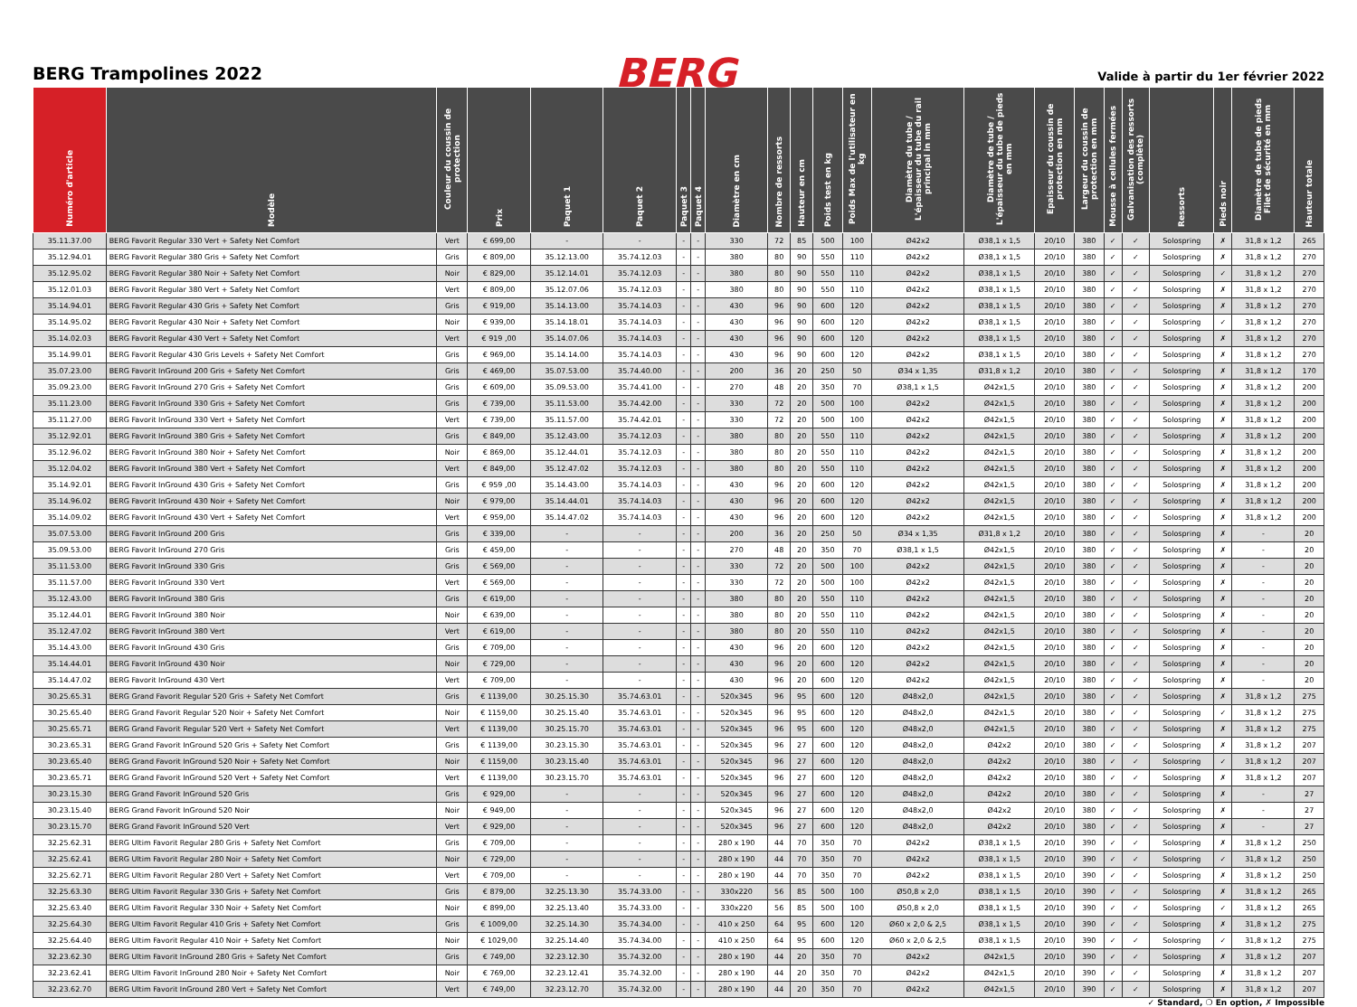BERG
BERG Trampolines 2022
Valide à partir du 1er février 2022
| Numéro d'article | Modèle | Couleur du coussin de protection | Prix | Paquet 1 | Paquet 2 | Paquet 3 | Paquet 4 | Diamètre en cm | Nombre de ressorts | Hauteur en cm | Poids test en kg | Poids Max de l'utilisateur en kg | Diamètre du tube / L'épaisseur du tube du rail principal in mm | Diamètre de tube / L'épaisseur du tube de pieds en mm | Epaisseur du coussin de protection en mm | Largeur du coussin de protection en mm | Mousse à cellules fermées | Galvanisation des ressorts (complète) | Ressorts | Pieds noir | Diamètre de tube de pieds Filet de sécurité en mm | Hauteur totale |
| --- | --- | --- | --- | --- | --- | --- | --- | --- | --- | --- | --- | --- | --- | --- | --- | --- | --- | --- | --- | --- | --- | --- |
| 35.11.37.00 | BERG Favorit Regular 330 Vert + Safety Net Comfort | Vert | € 699,00 | - | - | - | - | 330 | 72 | 85 | 500 | 100 | Ø42x2 | Ø38,1 x 1,5 | 20/10 | 380 | ✓ | ✓ | Solospring | ✗ | 31,8 x 1,2 | 265 |
| 35.12.94.01 | BERG Favorit Regular 380 Gris + Safety Net Comfort | Gris | € 809,00 | 35.12.13.00 | 35.74.12.03 | - | - | 380 | 80 | 90 | 550 | 110 | Ø42x2 | Ø38,1 x 1,5 | 20/10 | 380 | ✓ | ✓ | Solospring | ✗ | 31,8 x 1,2 | 270 |
| 35.12.95.02 | BERG Favorit Regular 380 Noir + Safety Net Comfort | Noir | € 829,00 | 35.12.14.01 | 35.74.12.03 | - | - | 380 | 80 | 90 | 550 | 110 | Ø42x2 | Ø38,1 x 1,5 | 20/10 | 380 | ✓ | ✓ | Solospring | ✓ | 31,8 x 1,2 | 270 |
| 35.12.01.03 | BERG Favorit Regular 380 Vert + Safety Net Comfort | Vert | € 809,00 | 35.12.07.06 | 35.74.12.03 | - | - | 380 | 80 | 90 | 550 | 110 | Ø42x2 | Ø38,1 x 1,5 | 20/10 | 380 | ✓ | ✓ | Solospring | ✗ | 31,8 x 1,2 | 270 |
| 35.14.94.01 | BERG Favorit Regular 430 Gris + Safety Net Comfort | Gris | € 919,00 | 35.14.13.00 | 35.74.14.03 | - | - | 430 | 96 | 90 | 600 | 120 | Ø42x2 | Ø38,1 x 1,5 | 20/10 | 380 | ✓ | ✓ | Solospring | ✗ | 31,8 x 1,2 | 270 |
| 35.14.95.02 | BERG Favorit Regular 430 Noir + Safety Net Comfort | Noir | € 939,00 | 35.14.18.01 | 35.74.14.03 | - | - | 430 | 96 | 90 | 600 | 120 | Ø42x2 | Ø38,1 x 1,5 | 20/10 | 380 | ✓ | ✓ | Solospring | ✓ | 31,8 x 1,2 | 270 |
| 35.14.02.03 | BERG Favorit Regular 430 Vert + Safety Net Comfort | Vert | € 919 ,00 | 35.14.07.06 | 35.74.14.03 | - | - | 430 | 96 | 90 | 600 | 120 | Ø42x2 | Ø38,1 x 1,5 | 20/10 | 380 | ✓ | ✓ | Solospring | ✗ | 31,8 x 1,2 | 270 |
| 35.14.99.01 | BERG Favorit Regular 430 Gris Levels + Safety Net Comfort | Gris | € 969,00 | 35.14.14.00 | 35.74.14.03 | - | - | 430 | 96 | 90 | 600 | 120 | Ø42x2 | Ø38,1 x 1,5 | 20/10 | 380 | ✓ | ✓ | Solospring | ✗ | 31,8 x 1,2 | 270 |
| 35.07.23.00 | BERG Favorit InGround 200 Gris + Safety Net Comfort | Gris | € 469,00 | 35.07.53.00 | 35.74.40.00 | - | - | 200 | 36 | 20 | 250 | 50 | Ø34 x 1,35 | Ø31,8 x 1,2 | 20/10 | 380 | ✓ | ✓ | Solospring | ✗ | 31,8 x 1,2 | 170 |
| 35.09.23.00 | BERG Favorit InGround 270 Gris + Safety Net Comfort | Gris | € 609,00 | 35.09.53.00 | 35.74.41.00 | - | - | 270 | 48 | 20 | 350 | 70 | Ø38,1 x 1,5 | Ø42x1,5 | 20/10 | 380 | ✓ | ✓ | Solospring | ✗ | 31,8 x 1,2 | 200 |
| 35.11.23.00 | BERG Favorit InGround 330 Gris + Safety Net Comfort | Gris | € 739,00 | 35.11.53.00 | 35.74.42.00 | - | - | 330 | 72 | 20 | 500 | 100 | Ø42x2 | Ø42x1,5 | 20/10 | 380 | ✓ | ✓ | Solospring | ✗ | 31,8 x 1,2 | 200 |
| 35.11.27.00 | BERG Favorit InGround 330 Vert + Safety Net Comfort | Vert | € 739,00 | 35.11.57.00 | 35.74.42.01 | - | - | 330 | 72 | 20 | 500 | 100 | Ø42x2 | Ø42x1,5 | 20/10 | 380 | ✓ | ✓ | Solospring | ✗ | 31,8 x 1,2 | 200 |
| 35.12.92.01 | BERG Favorit InGround 380 Gris + Safety Net Comfort | Gris | € 849,00 | 35.12.43.00 | 35.74.12.03 | - | - | 380 | 80 | 20 | 550 | 110 | Ø42x2 | Ø42x1,5 | 20/10 | 380 | ✓ | ✓ | Solospring | ✗ | 31,8 x 1,2 | 200 |
| 35.12.96.02 | BERG Favorit InGround 380 Noir + Safety Net Comfort | Noir | € 869,00 | 35.12.44.01 | 35.74.12.03 | - | - | 380 | 80 | 20 | 550 | 110 | Ø42x2 | Ø42x1,5 | 20/10 | 380 | ✓ | ✓ | Solospring | ✗ | 31,8 x 1,2 | 200 |
| 35.12.04.02 | BERG Favorit InGround 380 Vert + Safety Net Comfort | Vert | € 849,00 | 35.12.47.02 | 35.74.12.03 | - | - | 380 | 80 | 20 | 550 | 110 | Ø42x2 | Ø42x1,5 | 20/10 | 380 | ✓ | ✓ | Solospring | ✗ | 31,8 x 1,2 | 200 |
| 35.14.92.01 | BERG Favorit InGround 430 Gris + Safety Net Comfort | Gris | € 959 ,00 | 35.14.43.00 | 35.74.14.03 | - | - | 430 | 96 | 20 | 600 | 120 | Ø42x2 | Ø42x1,5 | 20/10 | 380 | ✓ | ✓ | Solospring | ✗ | 31,8 x 1,2 | 200 |
| 35.14.96.02 | BERG Favorit InGround 430 Noir + Safety Net Comfort | Noir | € 979,00 | 35.14.44.01 | 35.74.14.03 | - | - | 430 | 96 | 20 | 600 | 120 | Ø42x2 | Ø42x1,5 | 20/10 | 380 | ✓ | ✓ | Solospring | ✗ | 31,8 x 1,2 | 200 |
| 35.14.09.02 | BERG Favorit InGround 430 Vert + Safety Net Comfort | Vert | € 959,00 | 35.14.47.02 | 35.74.14.03 | - | - | 430 | 96 | 20 | 600 | 120 | Ø42x2 | Ø42x1,5 | 20/10 | 380 | ✓ | ✓ | Solospring | ✗ | 31,8 x 1,2 | 200 |
| 35.07.53.00 | BERG Favorit InGround 200 Gris | Gris | € 339,00 | - | - | - | - | 200 | 36 | 20 | 250 | 50 | Ø34 x 1,35 | Ø31,8 x 1,2 | 20/10 | 380 | ✓ | ✓ | Solospring | ✗ | - | 20 |
| 35.09.53.00 | BERG Favorit InGround 270 Gris | Gris | € 459,00 | - | - | - | - | 270 | 48 | 20 | 350 | 70 | Ø38,1 x 1,5 | Ø42x1,5 | 20/10 | 380 | ✓ | ✓ | Solospring | ✗ | - | 20 |
| 35.11.53.00 | BERG Favorit InGround 330 Gris | Gris | € 569,00 | - | - | - | - | 330 | 72 | 20 | 500 | 100 | Ø42x2 | Ø42x1,5 | 20/10 | 380 | ✓ | ✓ | Solospring | ✗ | - | 20 |
| 35.11.57.00 | BERG Favorit InGround 330 Vert | Vert | € 569,00 | - | - | - | - | 330 | 72 | 20 | 500 | 100 | Ø42x2 | Ø42x1,5 | 20/10 | 380 | ✓ | ✓ | Solospring | ✗ | - | 20 |
| 35.12.43.00 | BERG Favorit InGround 380 Gris | Gris | € 619,00 | - | - | - | - | 380 | 80 | 20 | 550 | 110 | Ø42x2 | Ø42x1,5 | 20/10 | 380 | ✓ | ✓ | Solospring | ✗ | - | 20 |
| 35.12.44.01 | BERG Favorit InGround 380 Noir | Noir | € 639,00 | - | - | - | - | 380 | 80 | 20 | 550 | 110 | Ø42x2 | Ø42x1,5 | 20/10 | 380 | ✓ | ✓ | Solospring | ✗ | - | 20 |
| 35.12.47.02 | BERG Favorit InGround 380 Vert | Vert | € 619,00 | - | - | - | - | 380 | 80 | 20 | 550 | 110 | Ø42x2 | Ø42x1,5 | 20/10 | 380 | ✓ | ✓ | Solospring | ✗ | - | 20 |
| 35.14.43.00 | BERG Favorit InGround 430 Gris | Gris | € 709,00 | - | - | - | - | 430 | 96 | 20 | 600 | 120 | Ø42x2 | Ø42x1,5 | 20/10 | 380 | ✓ | ✓ | Solospring | ✗ | - | 20 |
| 35.14.44.01 | BERG Favorit InGround 430 Noir | Noir | € 729,00 | - | - | - | - | 430 | 96 | 20 | 600 | 120 | Ø42x2 | Ø42x1,5 | 20/10 | 380 | ✓ | ✓ | Solospring | ✗ | - | 20 |
| 35.14.47.02 | BERG Favorit InGround 430 Vert | Vert | € 709,00 | - | - | - | - | 430 | 96 | 20 | 600 | 120 | Ø42x2 | Ø42x1,5 | 20/10 | 380 | ✓ | ✓ | Solospring | ✗ | - | 20 |
| 30.25.65.31 | BERG Grand Favorit Regular 520 Gris + Safety Net Comfort | Gris | € 1139,00 | 30.25.15.30 | 35.74.63.01 | - | - | 520x345 | 96 | 95 | 600 | 120 | Ø48x2,0 | Ø42x1,5 | 20/10 | 380 | ✓ | ✓ | Solospring | ✗ | 31,8 x 1,2 | 275 |
| 30.25.65.40 | BERG Grand Favorit Regular 520 Noir + Safety Net Comfort | Noir | € 1159,00 | 30.25.15.40 | 35.74.63.01 | - | - | 520x345 | 96 | 95 | 600 | 120 | Ø48x2,0 | Ø42x1,5 | 20/10 | 380 | ✓ | ✓ | Solospring | ✓ | 31,8 x 1,2 | 275 |
| 30.25.65.71 | BERG Grand Favorit Regular 520 Vert + Safety Net Comfort | Vert | € 1139,00 | 30.25.15.70 | 35.74.63.01 | - | - | 520x345 | 96 | 95 | 600 | 120 | Ø48x2,0 | Ø42x1,5 | 20/10 | 380 | ✓ | ✓ | Solospring | ✗ | 31,8 x 1,2 | 275 |
| 30.23.65.31 | BERG Grand Favorit InGround 520 Gris + Safety Net Comfort | Gris | € 1139,00 | 30.23.15.30 | 35.74.63.01 | - | - | 520x345 | 96 | 27 | 600 | 120 | Ø48x2,0 | Ø42x2 | 20/10 | 380 | ✓ | ✓ | Solospring | ✗ | 31,8 x 1,2 | 207 |
| 30.23.65.40 | BERG Grand Favorit InGround 520 Noir + Safety Net Comfort | Noir | € 1159,00 | 30.23.15.40 | 35.74.63.01 | - | - | 520x345 | 96 | 27 | 600 | 120 | Ø48x2,0 | Ø42x2 | 20/10 | 380 | ✓ | ✓ | Solospring | ✓ | 31,8 x 1,2 | 207 |
| 30.23.65.71 | BERG Grand Favorit InGround 520 Vert + Safety Net Comfort | Vert | € 1139,00 | 30.23.15.70 | 35.74.63.01 | - | - | 520x345 | 96 | 27 | 600 | 120 | Ø48x2,0 | Ø42x2 | 20/10 | 380 | ✓ | ✓ | Solospring | ✗ | 31,8 x 1,2 | 207 |
| 30.23.15.30 | BERG Grand Favorit InGround 520 Gris | Gris | € 929,00 | - | - | - | - | 520x345 | 96 | 27 | 600 | 120 | Ø48x2,0 | Ø42x2 | 20/10 | 380 | ✓ | ✓ | Solospring | ✗ | - | 27 |
| 30.23.15.40 | BERG Grand Favorit InGround 520 Noir | Noir | € 949,00 | - | - | - | - | 520x345 | 96 | 27 | 600 | 120 | Ø48x2,0 | Ø42x2 | 20/10 | 380 | ✓ | ✓ | Solospring | ✗ | - | 27 |
| 30.23.15.70 | BERG Grand Favorit InGround 520 Vert | Vert | € 929,00 | - | - | - | - | 520x345 | 96 | 27 | 600 | 120 | Ø48x2,0 | Ø42x2 | 20/10 | 380 | ✓ | ✓ | Solospring | ✗ | - | 27 |
| 32.25.62.31 | BERG Ultim Favorit Regular 280 Gris + Safety Net Comfort | Gris | € 709,00 | - | - | - | - | 280 x 190 | 44 | 70 | 350 | 70 | Ø42x2 | Ø38,1 x 1,5 | 20/10 | 390 | ✓ | ✓ | Solospring | ✗ | 31,8 x 1,2 | 250 |
| 32.25.62.41 | BERG Ultim Favorit Regular 280 Noir + Safety Net Comfort | Noir | € 729,00 | - | - | - | - | 280 x 190 | 44 | 70 | 350 | 70 | Ø42x2 | Ø38,1 x 1,5 | 20/10 | 390 | ✓ | ✓ | Solospring | ✓ | 31,8 x 1,2 | 250 |
| 32.25.62.71 | BERG Ultim Favorit Regular 280 Vert + Safety Net Comfort | Vert | € 709,00 | - | - | - | - | 280 x 190 | 44 | 70 | 350 | 70 | Ø42x2 | Ø38,1 x 1,5 | 20/10 | 390 | ✓ | ✓ | Solospring | ✗ | 31,8 x 1,2 | 250 |
| 32.25.63.30 | BERG Ultim Favorit Regular 330 Gris + Safety Net Comfort | Gris | € 879,00 | 32.25.13.30 | 35.74.33.00 | - | - | 330x220 | 56 | 85 | 500 | 100 | Ø50,8 x 2,0 | Ø38,1 x 1,5 | 20/10 | 390 | ✓ | ✓ | Solospring | ✗ | 31,8 x 1,2 | 265 |
| 32.25.63.40 | BERG Ultim Favorit Regular 330 Noir + Safety Net Comfort | Noir | € 899,00 | 32.25.13.40 | 35.74.33.00 | - | - | 330x220 | 56 | 85 | 500 | 100 | Ø50,8 x 2,0 | Ø38,1 x 1,5 | 20/10 | 390 | ✓ | ✓ | Solospring | ✓ | 31,8 x 1,2 | 265 |
| 32.25.64.30 | BERG Ultim Favorit Regular 410 Gris + Safety Net Comfort | Gris | € 1009,00 | 32.25.14.30 | 35.74.34.00 | - | - | 410 x 250 | 64 | 95 | 600 | 120 | Ø60 x 2,0 & 2,5 | Ø38,1 x 1,5 | 20/10 | 390 | ✓ | ✓ | Solospring | ✗ | 31,8 x 1,2 | 275 |
| 32.25.64.40 | BERG Ultim Favorit Regular 410 Noir + Safety Net Comfort | Noir | € 1029,00 | 32.25.14.40 | 35.74.34.00 | - | - | 410 x 250 | 64 | 95 | 600 | 120 | Ø60 x 2,0 & 2,5 | Ø38,1 x 1,5 | 20/10 | 390 | ✓ | ✓ | Solospring | ✓ | 31,8 x 1,2 | 275 |
| 32.23.62.30 | BERG Ultim Favorit InGround 280 Gris + Safety Net Comfort | Gris | € 749,00 | 32.23.12.30 | 35.74.32.00 | - | - | 280 x 190 | 44 | 20 | 350 | 70 | Ø42x2 | Ø42x1,5 | 20/10 | 390 | ✓ | ✓ | Solospring | ✗ | 31,8 x 1,2 | 207 |
| 32.23.62.41 | BERG Ultim Favorit InGround 280 Noir + Safety Net Comfort | Noir | € 769,00 | 32.23.12.41 | 35.74.32.00 | - | - | 280 x 190 | 44 | 20 | 350 | 70 | Ø42x2 | Ø42x1,5 | 20/10 | 390 | ✓ | ✓ | Solospring | ✗ | 31,8 x 1,2 | 207 |
| 32.23.62.70 | BERG Ultim Favorit InGround 280 Vert + Safety Net Comfort | Vert | € 749,00 | 32.23.12.70 | 35.74.32.00 | - | - | 280 x 190 | 44 | 20 | 350 | 70 | Ø42x2 | Ø42x1,5 | 20/10 | 390 | ✓ | ✓ | Solospring | ✗ | 31,8 x 1,2 | 207 |
✓ Standard, ❍ En option, ✗ Impossible